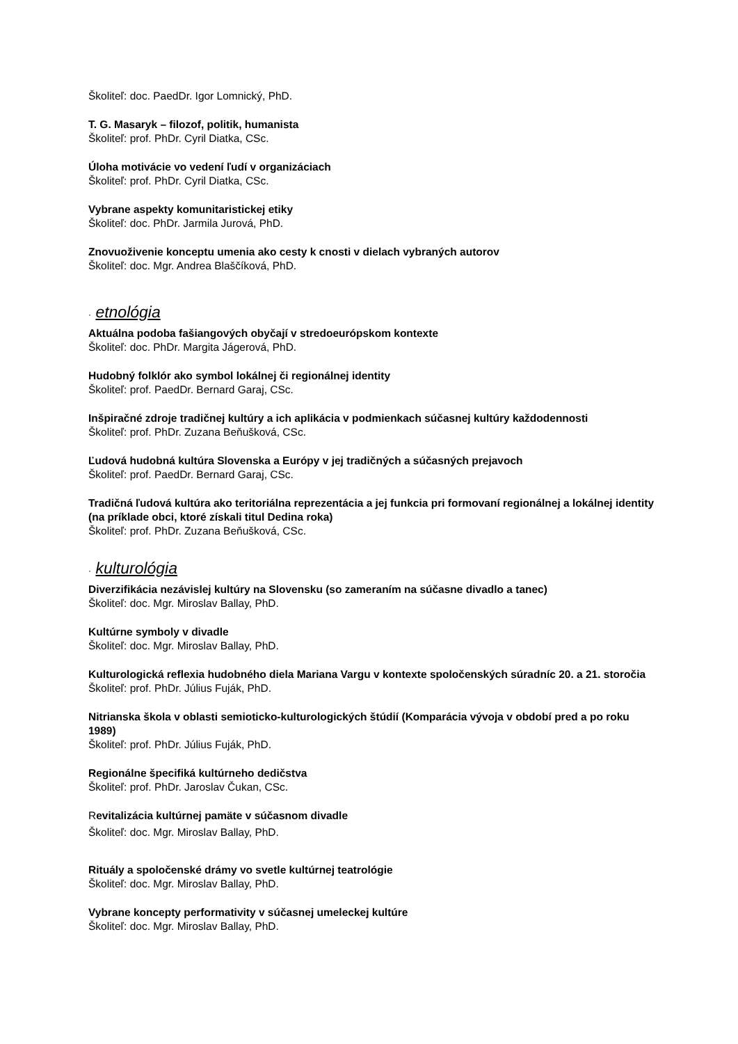Školiteľ: doc. PaedDr. Igor Lomnický, PhD.
T. G. Masaryk – filozof, politik, humanista
Školiteľ: prof. PhDr. Cyril Diatka, CSc.
Úloha motivácie vo vedení ľudí v organizáciach
Školiteľ: prof. PhDr. Cyril Diatka, CSc.
Vybrane aspekty komunitaristickej etiky
Školiteľ: doc. PhDr. Jarmila Jurová, PhD.
Znovuoživenie konceptu umenia ako cesty k cnosti v dielach vybraných autorov
Školiteľ: doc. Mgr. Andrea Blaščíková, PhD.
· etnológia
Aktuálna podoba fašiangových obyčají v stredoeurópskom kontexte
Školiteľ: doc. PhDr. Margita Jágerová, PhD.
Hudobný folklór ako symbol lokálnej či regionálnej identity
Školiteľ: prof. PaedDr. Bernard Garaj, CSc.
Inšpiračné zdroje tradičnej kultúry a ich aplikácia v podmienkach súčasnej kultúry každodennosti
Školiteľ: prof. PhDr. Zuzana Beňušková, CSc.
Ľudová hudobná kultúra Slovenska a Európy v jej tradičných a súčasných prejavoch
Školiteľ: prof. PaedDr. Bernard Garaj, CSc.
Tradičná ľudová kultúra ako teritoriálna reprezentácia a jej funkcia pri formovaní regionálnej a lokálnej identity (na príklade obci, ktoré získali titul Dedina roka)
Školiteľ: prof. PhDr. Zuzana Beňušková, CSc.
· kulturológia
Diverzifikácia nezávislej kultúry na Slovensku (so zameraním na súčasne divadlo a tanec)
Školiteľ: doc. Mgr. Miroslav Ballay, PhD.
Kultúrne symboly v divadle
Školiteľ: doc. Mgr. Miroslav Ballay, PhD.
Kulturologická reflexia hudobného diela Mariana Vargu v kontexte spoločenských súradníc 20. a 21. storočia
Školiteľ: prof. PhDr. Július Fuják, PhD.
Nitrianska škola v oblasti semioticko-kulturologických štúdií (Komparácia vývoja v období pred a po roku 1989)
Školiteľ: prof. PhDr. Július Fuják, PhD.
Regionálne špecifiká kultúrneho dedičstva
Školiteľ: prof. PhDr. Jaroslav Čukan, CSc.
Revitalizácia kultúrnej pamäte v súčasnom divadle
Školiteľ: doc. Mgr. Miroslav Ballay, PhD.
Rituály a spoločenské drámy vo svetle kultúrnej teatrológie
Školiteľ: doc. Mgr. Miroslav Ballay, PhD.
Vybrane koncepty performativity v súčasnej umeleckej kultúre
Školiteľ: doc. Mgr. Miroslav Ballay, PhD.